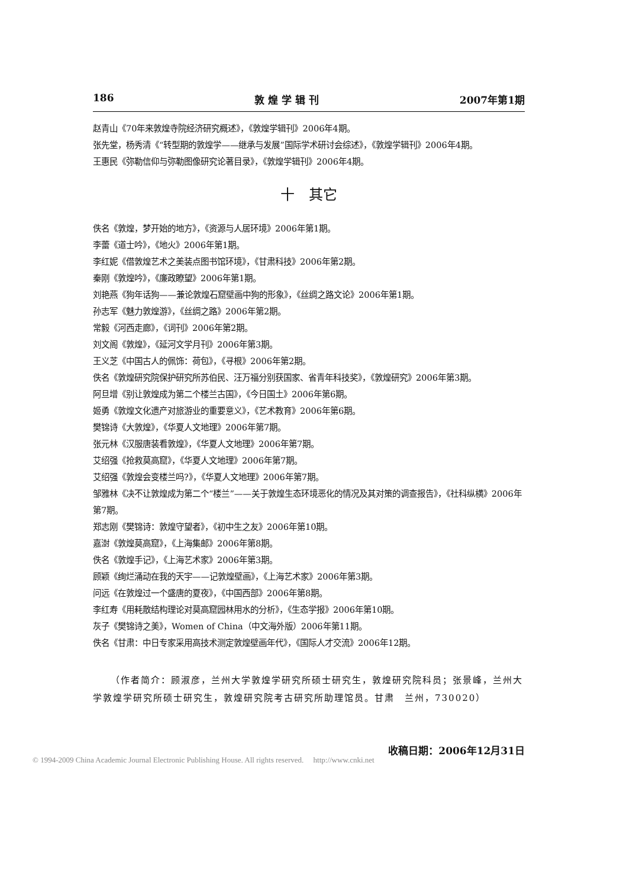186 敦 煌 学 辑 刊 2007年第1期
赵青山《70年来敦煌寺院经济研究概述》，《敦煌学辑刊》2006年4期。
张先堂，杨秀清《“转型期的敦煌学——继承与发展”国际学术研讨会综述》，《敦煌学辑刊》2006年4期。
王惠民《弥勒信仰与弥勒图像研究论著目录》，《敦煌学辑刊》2006年4期。
十　其它
佚名《敦煌，梦开始的地方》，《资源与人居环境》2006年第1期。
李蕾《道士吟》，《地火》2006年第1期。
李红妮《借敦煌艺术之美装点图书馆环境》，《甘肃科技》2006年第2期。
秦刚《敦煌吟》，《廉政瞭望》2006年第1期。
刘艳燕《狗年话狗——兼论敦煌石窟壁画中狗的形象》，《丝绸之路文论》2006年第1期。
孙志军《魅力敦煌游》，《丝绸之路》2006年第2期。
常毅《河西走廊》，《词刊》2006年第2期。
刘文阁《敦煌》，《延河文学月刊》2006年第3期。
王义芝《中国古人的佩饰：荷包》，《寻根》2006年第2期。
佚名《敦煌研究院保护研究所苏伯民、汪万福分别获国家、省青年科技奖》，《敦煌研究》2006年第3期。
阿旦增《别让敦煌成为第二个楼兰古国》，《今日国土》2006年第6期。
姬勇《敦煌文化遗产对旅游业的重要意义》，《艺术教育》2006年第6期。
樊锦诗《大敦煌》，《华夏人文地理》2006年第7期。
张元林《汉服唐装看敦煌》，《华夏人文地理》2006年第7期。
艾绍强《抢救莫高窟》，《华夏人文地理》2006年第7期。
艾绍强《敦煌会变楼兰吗?》，《华夏人文地理》2006年第7期。
邹雅林《决不让敦煌成为第二个“楼兰”——关于敦煌生态环境恶化的情况及其对策的调查报告》，《社科纵横》2006年第7期。
郑志刚《樊锦诗：敦煌守望者》，《初中生之友》2006年第10期。
嘉澍《敦煌莫高窟》，《上海集邮》2006年第8期。
佚名《敦煌手记》，《上海艺术家》2006年第3期。
顾颖《绚烂涌动在我的天宇——记敦煌壁画》，《上海艺术家》2006年第3期。
问远《在敦煌过一个盛唐的夏夜》，《中国西部》2006年第8期。
李红寿《用耗散结构理论对莫高窟园林用水的分析》，《生态学报》2006年第10期。
灰子《樊锦诗之美》，Women of China（中文海外版）2006年第11期。
佚名《甘肃：中日专家采用高技术测定敦煌壁画年代》，《国际人才交流》2006年12期。
（作者简介：顾淑彦，兰州大学敦煌学研究所硕士研究生，敦煌研究院科员；张景峰，兰州大学敦煌学研究所硕士研究生，敦煌研究院考古研究所助理馆员。甘肃　兰州，730020）
收稿日期：2006年12月31日
© 1994-2009 China Academic Journal Electronic Publishing House. All rights reserved.　 http://www.cnki.net